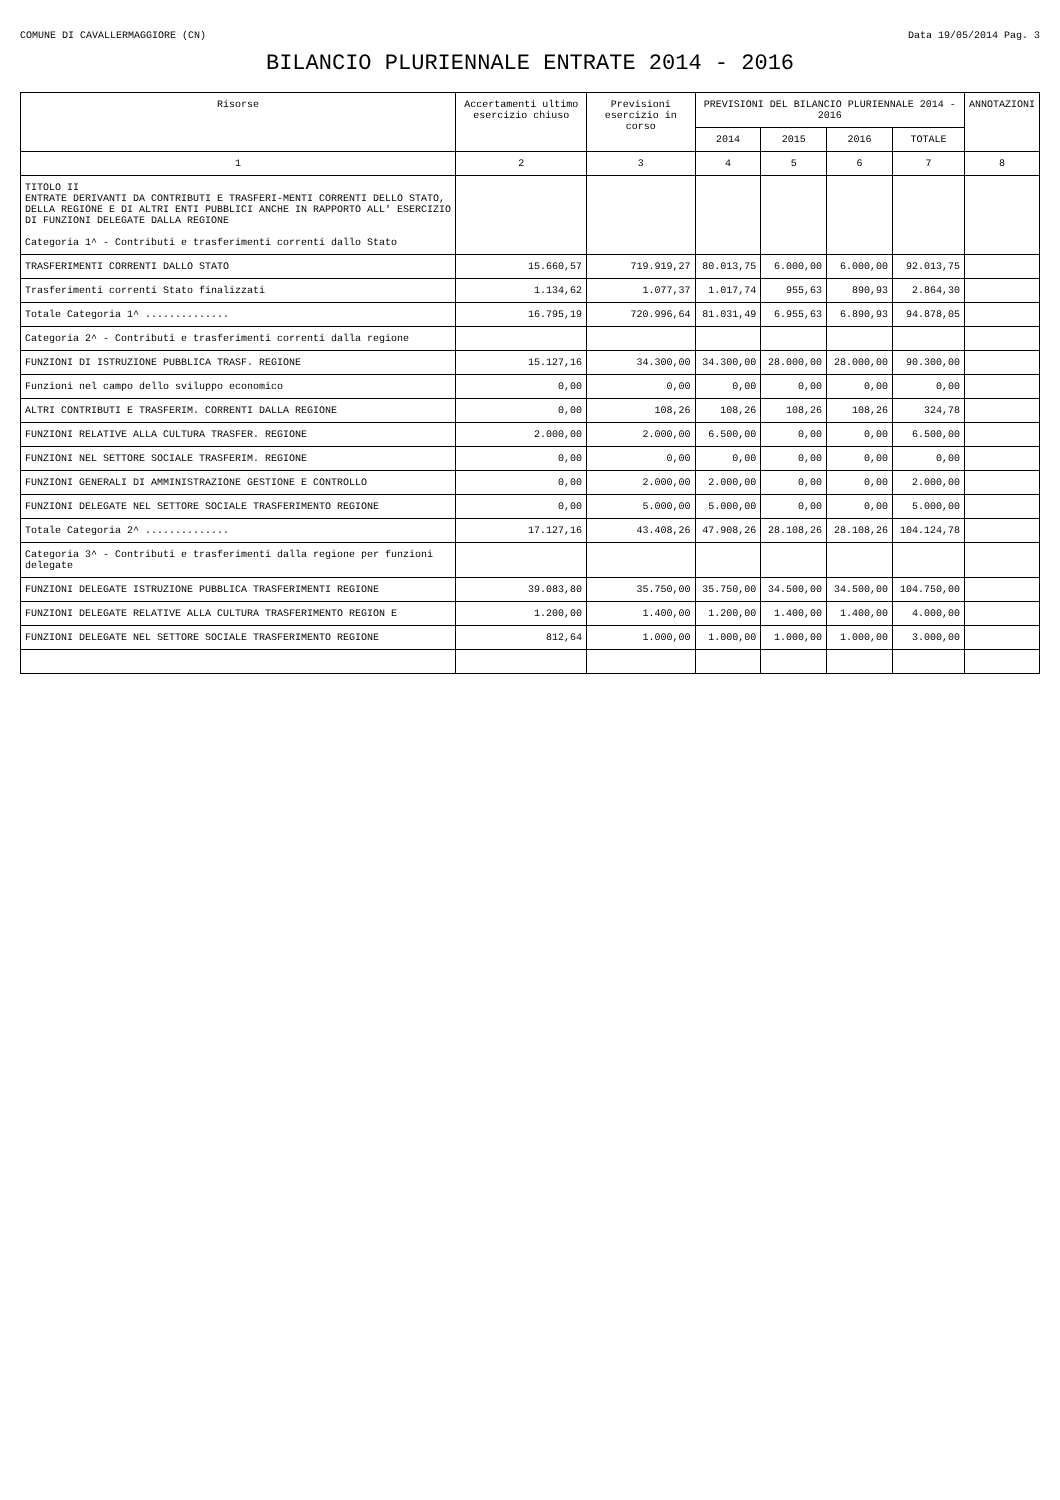COMUNE DI CAVALLERMAGGIORE (CN) Data 19/05/2014 Pag. 3
BILANCIO PLURIENNALE ENTRATE 2014 - 2016
| Risorse | Accertamenti ultimo esercizio chiuso | Previsioni esercizio in corso | PREVISIONI DEL BILANCIO PLURIENNALE 2014 - 2016 | | | | ANNOTAZIONI |
| --- | --- | --- | --- | --- | --- | --- | --- |
| | | | 2014 | 2015 | 2016 | TOTALE | |
| 1 | 2 | 3 | 4 | 5 | 6 | 7 | 8 |
| TITOLO II ENTRATE DERIVANTI DA CONTRIBUTI E TRASFERI-MENTI CORRENTI DELLO STATO, DELLA REGIONE E DI ALTRI ENTI PUBBLICI ANCHE IN RAPPORTO ALL' ESERCIZIO DI FUNZIONI DELEGATE DALLA REGIONE Categoria 1^ - Contributi e trasferimenti correnti dallo Stato | | | | | | | |
| TRASFERIMENTI CORRENTI DALLO STATO | 15.660,57 | 719.919,27 | 80.013,75 | 6.000,00 | 6.000,00 | 92.013,75 | |
| Trasferimenti correnti Stato finalizzati | 1.134,62 | 1.077,37 | 1.017,74 | 955,63 | 890,93 | 2.864,30 | |
| Totale Categoria 1^ .............. | 16.795,19 | 720.996,64 | 81.031,49 | 6.955,63 | 6.890,93 | 94.878,05 | |
| Categoria 2^ - Contributi e trasferimenti correnti dalla regione | | | | | | | |
| FUNZIONI DI ISTRUZIONE PUBBLICA TRASF. REGIONE | 15.127,16 | 34.300,00 | 34.300,00 | 28.000,00 | 28.000,00 | 90.300,00 | |
| Funzioni nel campo dello sviluppo economico | 0,00 | 0,00 | 0,00 | 0,00 | 0,00 | 0,00 | |
| ALTRI CONTRIBUTI E TRASFERIM. CORRENTI DALLA REGIONE | 0,00 | 108,26 | 108,26 | 108,26 | 108,26 | 324,78 | |
| FUNZIONI RELATIVE ALLA CULTURA TRASFER. REGIONE | 2.000,00 | 2.000,00 | 6.500,00 | 0,00 | 0,00 | 6.500,00 | |
| FUNZIONI NEL SETTORE SOCIALE TRASFERIM. REGIONE | 0,00 | 0,00 | 0,00 | 0,00 | 0,00 | 0,00 | |
| FUNZIONI GENERALI DI AMMINISTRAZIONE GESTIONE E CONTROLLO | 0,00 | 2.000,00 | 2.000,00 | 0,00 | 0,00 | 2.000,00 | |
| FUNZIONI DELEGATE NEL SETTORE SOCIALE TRASFERIMENTO REGIONE | 0,00 | 5.000,00 | 5.000,00 | 0,00 | 0,00 | 5.000,00 | |
| Totale Categoria 2^ .............. | 17.127,16 | 43.408,26 | 47.908,26 | 28.108,26 | 28.108,26 | 104.124,78 | |
| Categoria 3^ - Contributi e trasferimenti dalla regione per funzioni delegate | | | | | | | |
| FUNZIONI DELEGATE ISTRUZIONE PUBBLICA TRASFERIMENTI REGIONE | 39.083,80 | 35.750,00 | 35.750,00 | 34.500,00 | 34.500,00 | 104.750,00 | |
| FUNZIONI DELEGATE RELATIVE ALLA CULTURA TRASFERIMENTO REGION E | 1.200,00 | 1.400,00 | 1.200,00 | 1.400,00 | 1.400,00 | 4.000,00 | |
| FUNZIONI DELEGATE NEL SETTORE SOCIALE TRASFERIMENTO REGIONE | 812,64 | 1.000,00 | 1.000,00 | 1.000,00 | 1.000,00 | 3.000,00 | |